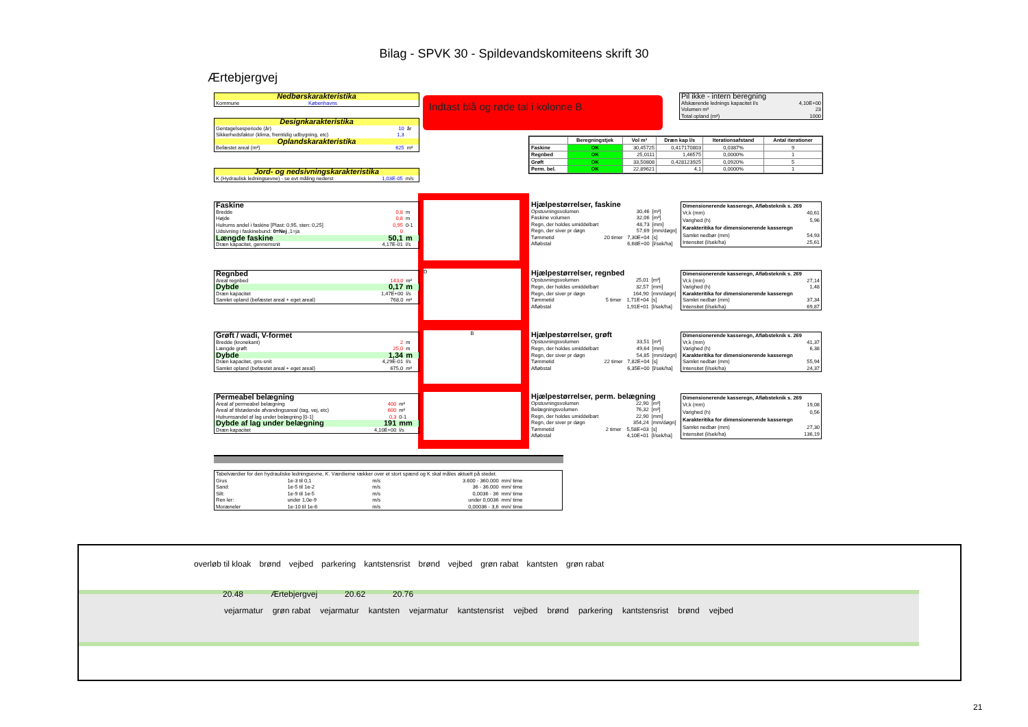Bilag - SPVK 30 - Spildevandskomiteens skrift 30
Ærtebjergvej
| Nedbørskarakteristika | |
| Kommune | Københavns |
| Designkarakteristika | | |
| Gentagelsesperiode (år) | 10 | år |
| Sikkerhedsfaktor (klima, fremtidig udbygning, etc) | 1,3 | |
| Oplandskarakteristika | | |
| Befæstet areal (m²) | 625 | m² |
| Jord- og nedsivningskarakteristika | | |
| K (Hydraulisk ledningsevne) - se evt måling nederst | 1,03E-05 | m/s |
Indtast blå og røde tal i kolonne B.
| Pil ikke - intern beregning | |
| Afskærende lednings kapacitet l/s | 4,10E+00 |
| Volumen m³ | 23 |
| Total opland (m²) | 1000 |
| | Beregningstjek | Vol m³ | Dræn kap l/s | Iterationsafstand | Antal iterationer |
| --- | --- | --- | --- | --- | --- |
| Faskine | OK | 30,45725 | 0,417170803 | 0,0387% | 9 |
| Regnbed | OK | 25,0111 | 1,46575 | 0,0000% | 1 |
| Grøft | OK | 33,50808 | 0,428123925 | 0,0920% | 5 |
| Perm. bel. | OK | 22,89621 | 4,1 | 0,0000% | 1 |
D
B
| Faskine | | |
| Bredde | 0,8 | m |
| Højde | 0,8 | m |
| Hulrums andel i faskine [Plast: 0,95, sten: 0,25] | 0,95 | 0-1 |
| Udsivning i faskinebund: 0=Nej ,1=ja | 0 | |
| Længde faskine | 50,1 | m |
| Dræn kapacitet, gennemsnit | 4,17E-01 | l/s |
| Regnbed | | |
| Areal regnbed | 143,0 | m² |
| Dybde | 0,17 | m |
| Dræn kapacitet | 1,47E+00 | l/s |
| Samlet opland (befæstet areal + eget areal) | 768,0 | m² |
| Grøft / wadi, V-formet | | |
| Bredde (kronekant) | 2 | m |
| Længde grøft | 25,0 | m |
| Dybde | 1,34 | m |
| Dræn kapacitet, gns-snit | 4,29E-01 | l/s |
| Samlet opland (befæstet areal + eget areal) | 675,0 | m² |
| Permeabel belægning | | |
| Areal af permeabel belægning | 400 | m² |
| Areal af tilstødende afvandingsareal (tag, vej, etc) | 600 | m² |
| Hulrumsandel af lag under belægning [0-1] | 0,3 | 0-1 |
| Dybde af lag under belægning | 191 | mm |
| Dræn kapacitet | 4,10E+00 | l/s |
| Hjælpestørrelser, faskine | | | |
| Opstuvningsvolumen | | 30,46 | [m³] |
| Faskine volumen | | 32,06 | [m³] |
| Regn, der holdes umiddelbart | | 48,73 | [mm] |
| Regn, der siver pr døgn | | 57,69 | [mm/døgn] |
| Tømmetid | 20 timer | 7,30E+04 | [s] |
| Afløbstal | | 6,68E+00 | [l/sek/ha] |
| Dimensionerende kasseregn, Afløbsteknik s. 269 | |
| Vr,k (mm) | 40,61 |
| Varighed (h) | 5,96 |
| Karakteritika for dimensionerende kasseregn | |
| Samlet nedbør (mm) | 54,93 |
| Intensitet (l/sek/ha) | 25,61 |
| Hjælpestørrelser, regnbed | | | |
| Opstuvningsvolumen | | 25,01 | [m³] |
| Regn, der holdes umiddelbart | | 32,57 | [mm] |
| Regn, der siver pr døgn | | 164,90 | [mm/døgn] |
| Tømmetid | 5 timer | 1,71E+04 | [s] |
| Afløbstal | | 1,91E+01 | [l/sek/ha] |
| Dimensionerende kasseregn, Afløbsteknik s. 269 | |
| Vr,k (mm) | 27,14 |
| Varighed (h) | 1,48 |
| Karakteritika for dimensionerende kasseregn | |
| Samlet nedbør (mm) | 37,34 |
| Intensitet (l/sek/ha) | 69,87 |
| Hjælpestørrelser, grøft | | | |
| Opstuvningsvolumen | | 33,51 | [m³] |
| Regn, der holdes umiddelbart | | 49,64 | [mm] |
| Regn, der siver pr døgn | | 54,85 | [mm/døgn] |
| Tømmetid | 22 timer | 7,82E+04 | [s] |
| Afløbstal | | 6,35E+00 | [l/sek/ha] |
| Dimensionerende kasseregn, Afløbsteknik s. 269 | |
| Vr,k (mm) | 41,37 |
| Varighed (h) | 6,38 |
| Karakteritika for dimensionerende kasseregn | |
| Samlet nedbør (mm) | 55,94 |
| Intensitet (l/sek/ha) | 24,37 |
| Hjælpestørrelser, perm. belægning | | | |
| Opstuvningsvolumen | | 22,90 | [m³] |
| Belægningsvolumen | | 76,32 | [m³] |
| Regn, der holdes umiddelbart | | 22,90 | [mm] |
| Regn, der siver pr døgn | | 354,24 | [mm/døgn] |
| Tømmetid | 2 timer | 5,58E+03 | [s] |
| Afløbstal | | 4,10E+01 | [l/sek/ha] |
| Dimensionerende kasseregn, Afløbsteknik s. 269 | |
| Vr,k (mm) | 19,08 |
| Varighed (h) | 0,56 |
| Karakteritika for dimensionerende kasseregn | |
| Samlet nedbør (mm) | 27,30 |
| Intensitet (l/sek/ha) | 136,19 |
| Tabelværdier for den hydrauliske ledningsevne, K . Værdierne rækker over et stort spænd og K skal måles aktuelt på stedet. | | | | |
| Grus | 1e-3 til 0,1 | m/s | 3.600 - 360.000 | mm/ time |
| Sand: | 1e-5 til 1e-2 | m/s | 36 - 36.000 | mm/ time |
| Silt: | 1e-9 til 1e-5 | m/s | 0,0036 - 36 | mm/ time |
| Ren ler: | under 1,0e-9 | m/s | under 0,0036 | mm/ time |
| Moræneler | 1e-10 til 1e-6 | m/s | 0,00036 - 3,6 | mm/ time |
overløb til kloak brønd vejbed parkering kantstensrist brønd vejbed grøn rabat kantsten grøn rabat
20.48 Ærtebjergvej 20.62 20.76
vejarmatur grøn rabat vejarmatur kantsten vejarmatur kantstensrist vejbed brønd parkering kantstensrist brønd vejbed
21